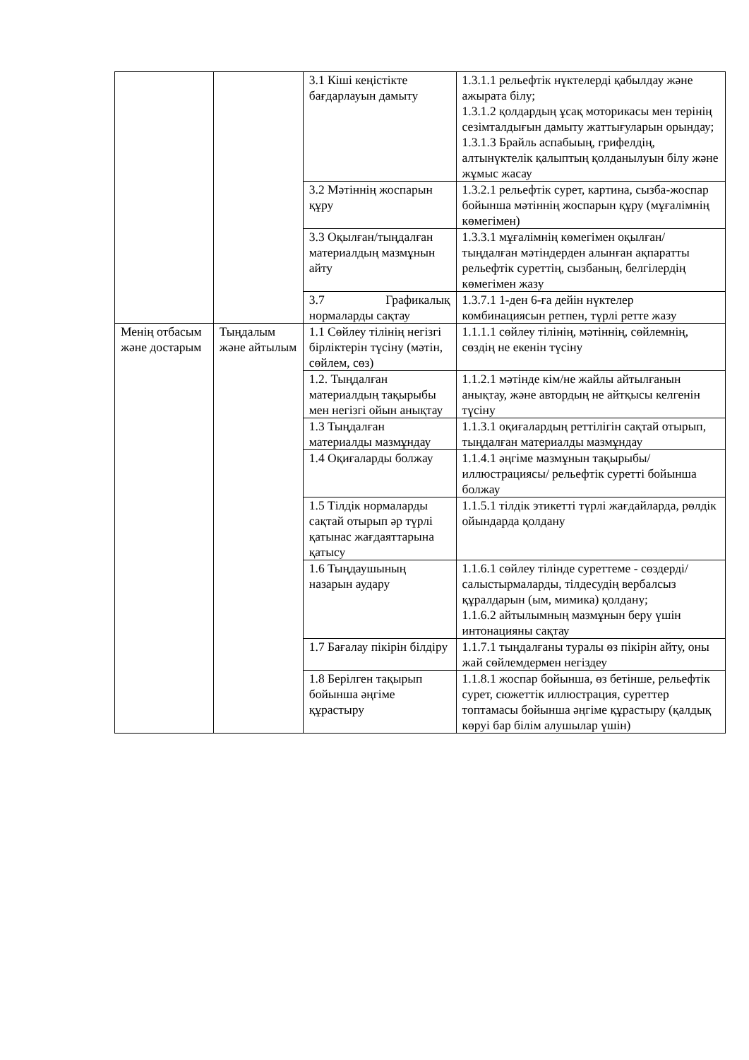| | | 3.1 Кіші кеңістікте бағдарлауын дамыту | 1.3.1.1 рельефтік нүктелерді қабылдау және ажырата білу; 1.3.1.2 қолдардың ұсақ моторикасы мен терінің сезімталдығын дамыту жаттығуларын орындау; 1.3.1.3 Брайль аспабыың, грифелдің, алтынүктелік қалыптың қолданылуын білу және жұмыс жасау |
| | | 3.2 Мәтіннің жоспарын құру | 1.3.2.1 рельефтік сурет, картина, сызба-жоспар бойынша мәтіннің жоспарын құру (мұғалімнің көмегімен) |
| | | 3.3 Оқылған/тыңдалған материалдың мазмұнын айту | 1.3.3.1 мұғалімнің көмегімен оқылған/тыңдалған мәтіндерден алынған ақпаратты рельефтік суреттің, сызбаның, белгілердің көмегімен жазу |
| | | 3.7 Графикалық нормаларды сақтау | 1.3.7.1 1-ден 6-ға дейін нүктелер комбинациясын ретпен, түрлі ретте жазу |
| Менің отбасым және достарым | Тыңдалым және айтылым | 1.1 Сөйлеу тілінің негізгі бірліктерін түсіну (мәтін, сөйлем, сөз) | 1.1.1.1 сөйлеу тілінің, мәтіннің, сөйлемнің, сөздің не екенін түсіну |
| | | 1.2. Тыңдалған материалдың тақырыбы мен негізгі ойын анықтау | 1.1.2.1 мәтінде кім/не жайлы айтылғанын анықтау, және автордың не айтқысы келгенін түсіну |
| | | 1.3 Тыңдалған материалды мазмұндау | 1.1.3.1 оқиғалардың реттілігін сақтай отырып, тыңдалған материалды мазмұндау |
| | | 1.4 Оқиғаларды болжау | 1.1.4.1 әңгіме мазмұнын тақырыбы/ иллюстрациясы/ рельефтік суретті бойынша болжау |
| | | 1.5 Тілдік нормаларды сақтай отырып әр түрлі қатынас жағдаяттарына қатысу | 1.1.5.1 тілдік этикетті түрлі жағдайларда, рөлдік ойындарда қолдану |
| | | 1.6 Тыңдаушының назарын аудару | 1.1.6.1 сөйлеу тілінде суреттеме - сөздерді/салыстырмаларды, тілдесудің вербалсыз құралдарын (ым, мимика) қолдану; 1.1.6.2 айтылымның мазмұнын беру үшін интонацияны сақтау |
| | | 1.7 Бағалау пікірін білдіру | 1.1.7.1 тыңдалғаны туралы өз пікірін айту, оны жай сөйлемдермен негіздеу |
| | | 1.8 Берілген тақырып бойынша әңгіме құрастыру | 1.1.8.1 жоспар бойынша, өз бетінше, рельефтік сурет, сюжеттік иллюстрация, суреттер топтамасы бойынша әңгіме құрастыру (қалдық көруі бар білім алушылар үшін) |